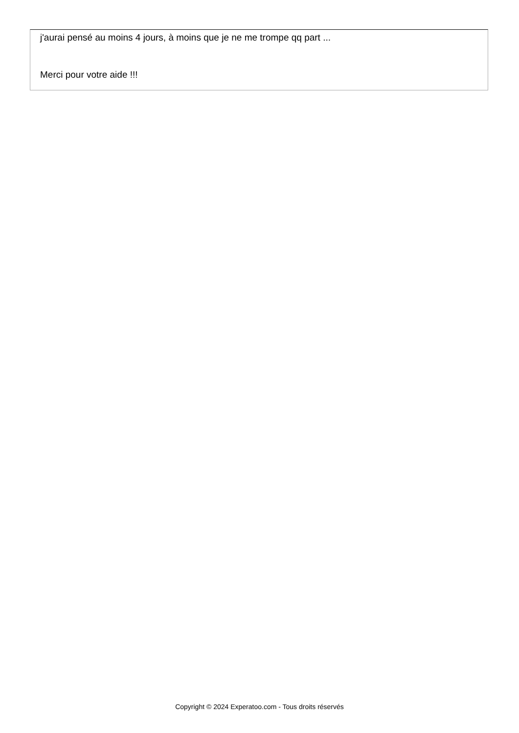j'aurai pensé au moins 4 jours, à moins que je ne me trompe qq part ...
Merci pour votre aide !!!
Copyright © 2024 Experatoo.com - Tous droits réservés